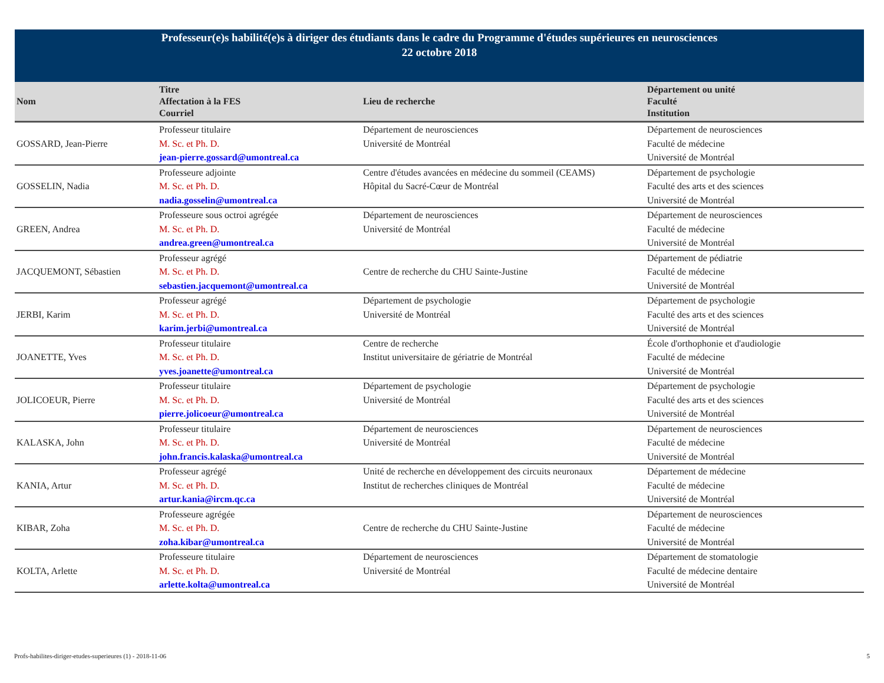Professeur(e)s habilité(e)s à diriger des étudiants dans le cadre du Programme d'études supérieures en neurosciences
22 octobre 2018
| Nom | Titre Affectation à la FES Courriel | Lieu de recherche | Département ou unité Faculté Institution |
| --- | --- | --- | --- |
| GOSSARD, Jean-Pierre | Professeur titulaire M. Sc. et Ph. D. jean-pierre.gossard@umontreal.ca | Département de neurosciences Université de Montréal | Département de neurosciences Faculté de médecine Université de Montréal |
| GOSSELIN, Nadia | Professeure adjointe M. Sc. et Ph. D. nadia.gosselin@umontreal.ca | Centre d'études avancées en médecine du sommeil (CEAMS) Hôpital du Sacré-Cœur de Montréal | Département de psychologie Faculté des arts et des sciences Université de Montréal |
| GREEN, Andrea | Professeure sous octroi agrégée M. Sc. et Ph. D. andrea.green@umontreal.ca | Département de neurosciences Université de Montréal | Département de neurosciences Faculté de médecine Université de Montréal |
| JACQUEMONT, Sébastien | Professeur agrégé M. Sc. et Ph. D. sebastien.jacquemont@umontreal.ca | Centre de recherche du CHU Sainte-Justine | Département de pédiatrie Faculté de médecine Université de Montréal |
| JERBI, Karim | Professeur agrégé M. Sc. et Ph. D. karim.jerbi@umontreal.ca | Département de psychologie Université de Montréal | Département de psychologie Faculté des arts et des sciences Université de Montréal |
| JOANETTE, Yves | Professeur titulaire M. Sc. et Ph. D. yves.joanette@umontreal.ca | Centre de recherche Institut universitaire de gériatrie de Montréal | École d'orthophonie et d'audiologie Faculté de médecine Université de Montréal |
| JOLICOEUR, Pierre | Professeur titulaire M. Sc. et Ph. D. pierre.jolicoeur@umontreal.ca | Département de psychologie Université de Montréal | Département de psychologie Faculté des arts et des sciences Université de Montréal |
| KALASKA, John | Professeur titulaire M. Sc. et Ph. D. john.francis.kalaska@umontreal.ca | Département de neurosciences Université de Montréal | Département de neurosciences Faculté de médecine Université de Montréal |
| KANIA, Artur | Professeur agrégé M. Sc. et Ph. D. artur.kania@ircm.qc.ca | Unité de recherche en développement des circuits neuronaux Institut de recherches cliniques de Montréal | Département de médecine Faculté de médecine Université de Montréal |
| KIBAR, Zoha | Professeure agrégée M. Sc. et Ph. D. zoha.kibar@umontreal.ca | Centre de recherche du CHU Sainte-Justine | Département de neurosciences Faculté de médecine Université de Montréal |
| KOLTA, Arlette | Professeure titulaire M. Sc. et Ph. D. arlette.kolta@umontreal.ca | Département de neurosciences Université de Montréal | Département de stomatologie Faculté de médecine dentaire Université de Montréal |
Profs-habilites-diriger-etudes-superieures (1) - 2018-11-06 5